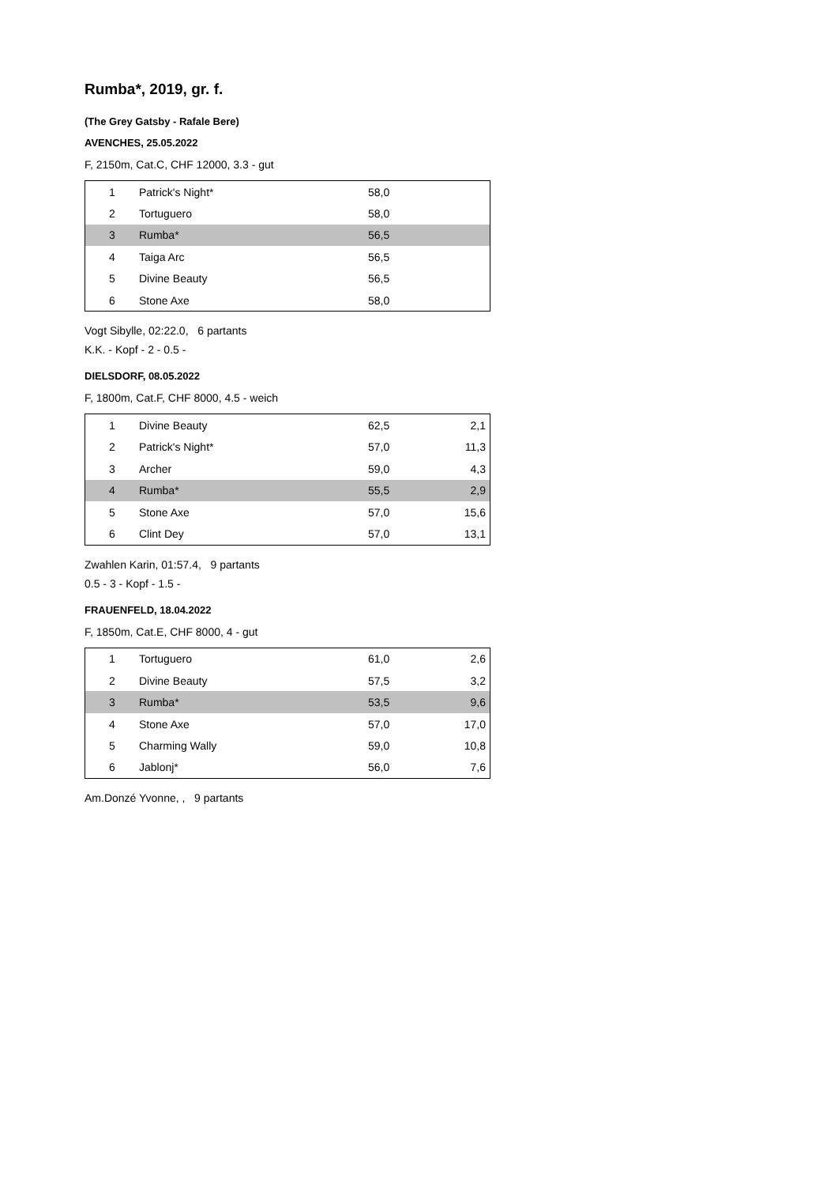Rumba*, 2019, gr. f.
(The Grey Gatsby - Rafale Bere)
AVENCHES, 25.05.2022
F, 2150m, Cat.C, CHF 12000, 3.3 - gut
| 1 | Patrick's Night* | 58,0 | |
| 2 | Tortuguero | 58,0 | |
| 3 | Rumba* | 56,5 | |
| 4 | Taiga Arc | 56,5 | |
| 5 | Divine Beauty | 56,5 | |
| 6 | Stone Axe | 58,0 | |
Vogt Sibylle, 02:22.0, 6 partants
K.K. - Kopf - 2 - 0.5 -
DIELSDORF, 08.05.2022
F, 1800m, Cat.F, CHF 8000, 4.5 - weich
| 1 | Divine Beauty | 62,5 | 2,1 |
| 2 | Patrick's Night* | 57,0 | 11,3 |
| 3 | Archer | 59,0 | 4,3 |
| 4 | Rumba* | 55,5 | 2,9 |
| 5 | Stone Axe | 57,0 | 15,6 |
| 6 | Clint Dey | 57,0 | 13,1 |
Zwahlen Karin, 01:57.4, 9 partants
0.5 - 3 - Kopf - 1.5 -
FRAUENFELD, 18.04.2022
F, 1850m, Cat.E, CHF 8000, 4 - gut
| 1 | Tortuguero | 61,0 | 2,6 |
| 2 | Divine Beauty | 57,5 | 3,2 |
| 3 | Rumba* | 53,5 | 9,6 |
| 4 | Stone Axe | 57,0 | 17,0 |
| 5 | Charming Wally | 59,0 | 10,8 |
| 6 | Jablonj* | 56,0 | 7,6 |
Am.Donzé Yvonne, , 9 partants